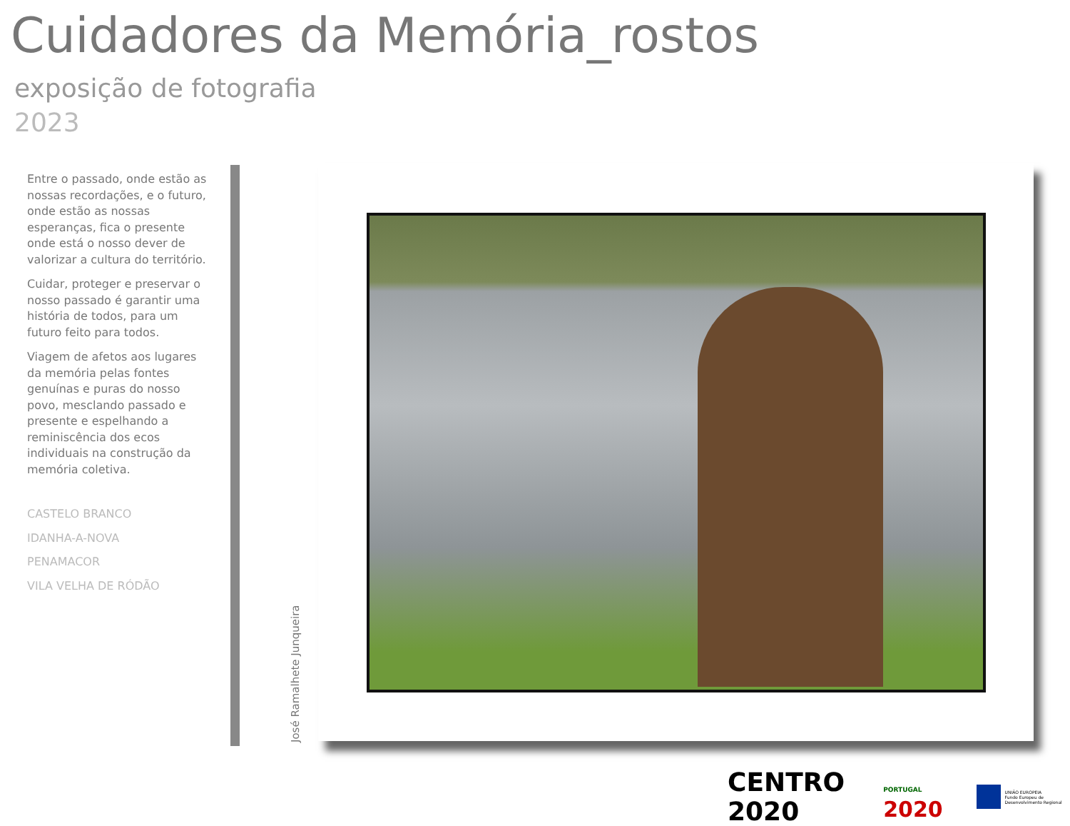Cuidadores da Memória_rostos
exposição de fotografia
2023
Entre o passado, onde estão as nossas recordações, e o futuro, onde estão as nossas esperanças, fica o presente onde está o nosso dever de valorizar a cultura do território.
Cuidar, proteger e preservar o nosso passado é garantir uma história de todos, para um futuro feito para todos.
Viagem de afetos aos lugares da memória pelas fontes genuínas e puras do nosso povo, mesclando passado e presente e espelhando a reminiscência dos ecos individuais na construção da memória coletiva.
CASTELO BRANCO
IDANHA-A-NOVA
PENAMACOR
VILA VELHA DE RÓDÃO
José Ramalhete Junqueira
CENTRO 2020 PORTUGAL 2020 UNIÃO EUROPEIA
Fundo Europeu de Desenvolvimento Regional